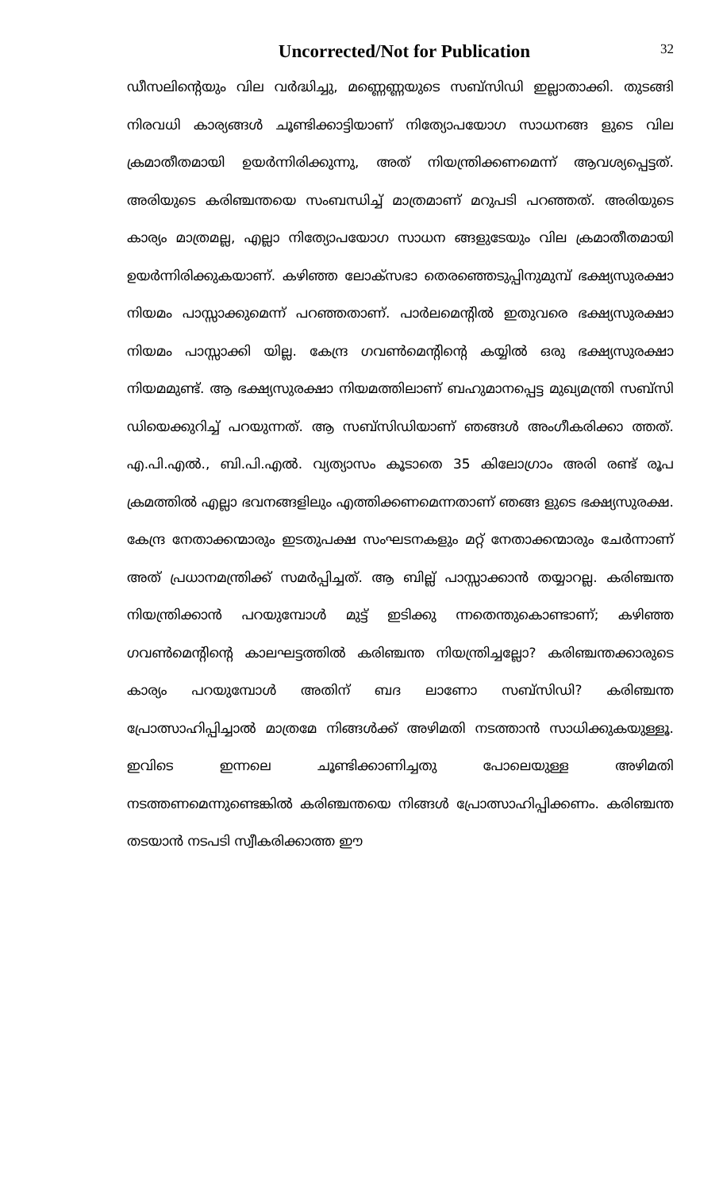Uncorrected/Not for Publication
32
ഡീസലിന്റെയും വില വർദ്ധിച്ചു, മണ്ണെണ്ണയുടെ സബ്സിഡി ഇല്ലാതാക്കി. തുടങ്ങി നിരവധി കാര്യങ്ങൾ ചൂണ്ടിക്കാട്ടിയാണ് നിത്യോപയോഗ സാധനങ്ങ ളുടെ വില ക്രമാതീതമായി ഉയർന്നിരിക്കുന്നു, അത് നിയന്ത്രിക്കണമെന്ന് ആവശ്യപ്പെട്ടത്. അരിയുടെ കരിഞ്ചന്തയെ സംബന്ധിച്ച് മാത്രമാണ് മറുപടി പറഞ്ഞത്. അരിയുടെ കാര്യം മാത്രമല്ല, എല്ലാ നിത്യോപയോഗ സാധന ങ്ങളുടേയും വില ക്രമാതീതമായി ഉയർന്നിരിക്കുകയാണ്. കഴിഞ്ഞ ലോക്സഭാ തെരഞ്ഞെടുപ്പിനുമുമ്പ് ഭക്ഷ്യസുരക്ഷാ നിയമം പാസ്സാക്കുമെന്ന് പറഞ്ഞതാണ്. പാർലമെന്റിൽ ഇതുവരെ ഭക്ഷ്യസുരക്ഷാ നിയമം പാസ്സാക്കി യില്ല. കേന്ദ്ര ഗവൺമെന്റിന്റെ കയ്യിൽ ഒരു ഭക്ഷ്യസുരക്ഷാ നിയമമുണ്ട്. ആ ഭക്ഷ്യസുരക്ഷാ നിയമത്തിലാണ് ബഹുമാനപ്പെട്ട മുഖ്യമന്ത്രി സബ്സി ഡിയെക്കുറിച്ച് പറയുന്നത്. ആ സബ്സിഡിയാണ് ഞങ്ങൾ അംഗീകരിക്കാ ത്തത്. എ.പി.എൽ., ബി.പി.എൽ. വ്യത്യാസം കൂടാതെ 35 കിലോഗ്രാം അരി രണ്ട് രൂപ ക്രമത്തിൽ എല്ലാ ഭവനങ്ങളിലും എത്തിക്കണമെന്നതാണ് ഞങ്ങ ളുടെ ഭക്ഷ്യസുരക്ഷ. കേന്ദ്ര നേതാക്കന്മാരും ഇടതുപക്ഷ സംഘടനകളും മറ്റ് നേതാക്കന്മാരും ചേർന്നാണ് അത് പ്രധാനമന്ത്രിക്ക് സമർപ്പിച്ചത്. ആ ബില്ല് പാസ്സാക്കാൻ തയ്യാറല്ല. കരിഞ്ചന്ത നിയന്ത്രിക്കാൻ പറയുമ്പോൾ മുട്ട് ഇടിക്കു ന്നതെന്തുകൊണ്ടാണ്; കഴിഞ്ഞ ഗവൺമെന്റിന്റെ കാലഘട്ടത്തിൽ കരിഞ്ചന്ത നിയന്ത്രിച്ചല്ലോ? കരിഞ്ചന്തക്കാരുടെ കാര്യം പറയുമ്പോൾ അതിന് ബദ ലാണോ സബ്സിഡി? കരിഞ്ചന്ത പ്രോത്സാഹിപ്പിച്ചാൽ മാത്രമേ നിങ്ങൾക്ക് അഴിമതി നടത്താൻ സാധിക്കുകയുള്ളൂ. ഇവിടെ ഇന്നലെ ചൂണ്ടിക്കാണിച്ചതു പോലെയുള്ള അഴിമതി നടത്തണമെന്നുണ്ടെങ്കിൽ കരിഞ്ചന്തയെ നിങ്ങൾ പ്രോത്സാഹിപ്പിക്കണം. കരിഞ്ചന്ത തടയാൻ നടപടി സ്വീകരിക്കാത്ത ഈ